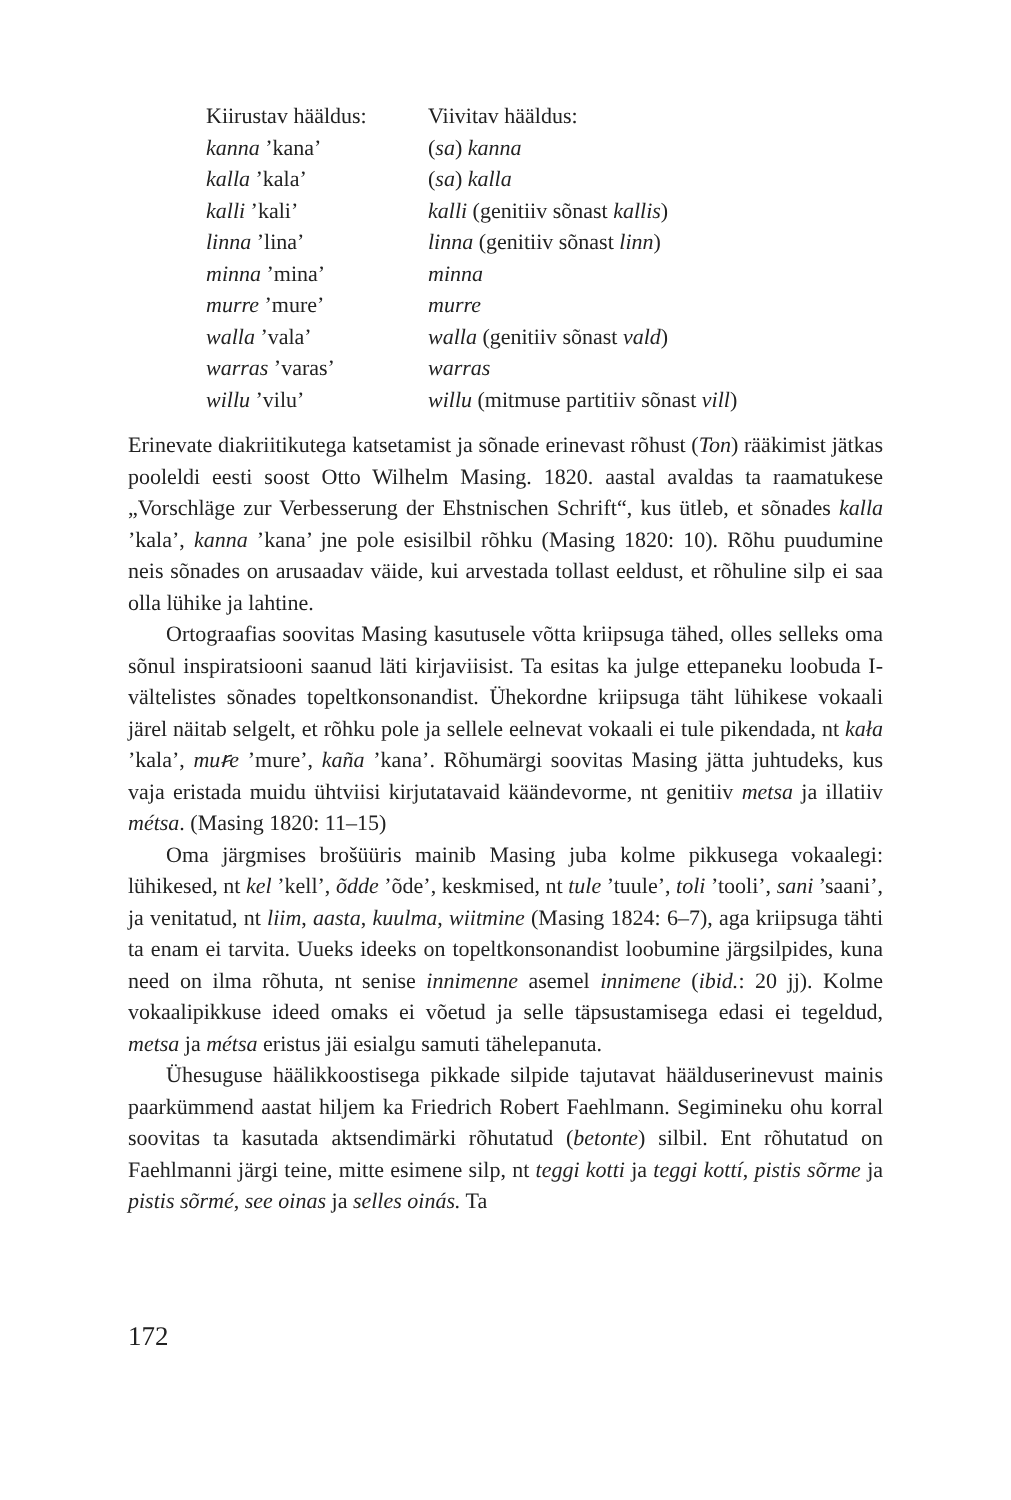| Kiirustav hääldus: | Viivitav hääldus: |
| kanna ’kana’ | ( sa ) kanna |
| kalla ’kala’ | ( sa ) kalla |
| kalli ’kali’ | kalli (genitiiv sõnast kallis ) |
| linna ’lina’ | linna (genitiiv sõnast linn ) |
| minna ’mina’ | minna |
| murre ’mure’ | murre |
| walla ’vala’ | walla (genitiiv sõnast vald ) |
| warras ’varas’ | warras |
| willu ’vilu’ | willu (mitmuse partitiiv sõnast vill ) |
Erinevate diakriitikutega katsetamist ja sõnade erinevast rõhust (Ton) rääkimist jätkas pooleldi eesti soost Otto Wilhelm Masing. 1820. aastal avaldas ta raamatukese „Vorschläge zur Verbesserung der Ehstnischen Schrift“, kus ütleb, et sõnades kalla ’kala’, kanna ’kana’ jne pole esisilbil rõhku (Masing 1820: 10). Rõhu puudumine neis sõnades on arusaadav väide, kui arvestada tollast eeldust, et rõhuline silp ei saa olla lühike ja lahtine.
Ortograafias soovitas Masing kasutusele võtta kriipsuga tähed, olles selleks oma sõnul inspiratsiooni saanud läti kirjaviisist. Ta esitas ka julge ettepaneku loobuda I-vältelistes sõnades topeltkonsonandist. Ühekordne kriipsuga täht lühikese vokaali järel näitab selgelt, et rõhku pole ja sellele eelnevat vokaali ei tule pikendada, nt kała ’kala’, muꞧe ’mure’, kaña ’kana’. Rõhumärgi soovitas Masing jätta juhtudeks, kus vaja eristada muidu ühtviisi kirjutatavaid käändevorme, nt genitiiv metsa ja illatiiv métsa. (Masing 1820: 11–15)
Oma järgmises brošüüris mainib Masing juba kolme pikkusega vokaalegi: lühikesed, nt kel ’kell’, õdde ’õde’, keskmised, nt tule ’tuule’, toli ’tooli’, sani ’saani’, ja venitatud, nt liim, aasta, kuulma, wiitmine (Masing 1824: 6–7), aga kriipsuga tähti ta enam ei tarvita. Uueks ideeks on topeltkonsonandist loobumine järgsilpides, kuna need on ilma rõhuta, nt senise innimenne asemel innimene (ibid.: 20 jj). Kolme vokaalipikkuse ideed omaks ei võetud ja selle täpsustamisega edasi ei tegeldud, metsa ja métsa eristus jäi esialgu samuti tähelepanuta.
Ühesuguse häälikkoostisega pikkade silpide tajutavat hääldus­erinevust mainis paarkümmend aastat hiljem ka Friedrich Robert Faehlmann. Segimineku ohu korral soovitas ta kasutada aktsendimärki rõhutatud (betonte) silbil. Ent rõhutatud on Faehlmanni järgi teine, mitte esimene silp, nt teggi kotti ja teggi kottí, pistis sõrme ja pistis sõrmé, see oinas ja selles oinás. Ta
172